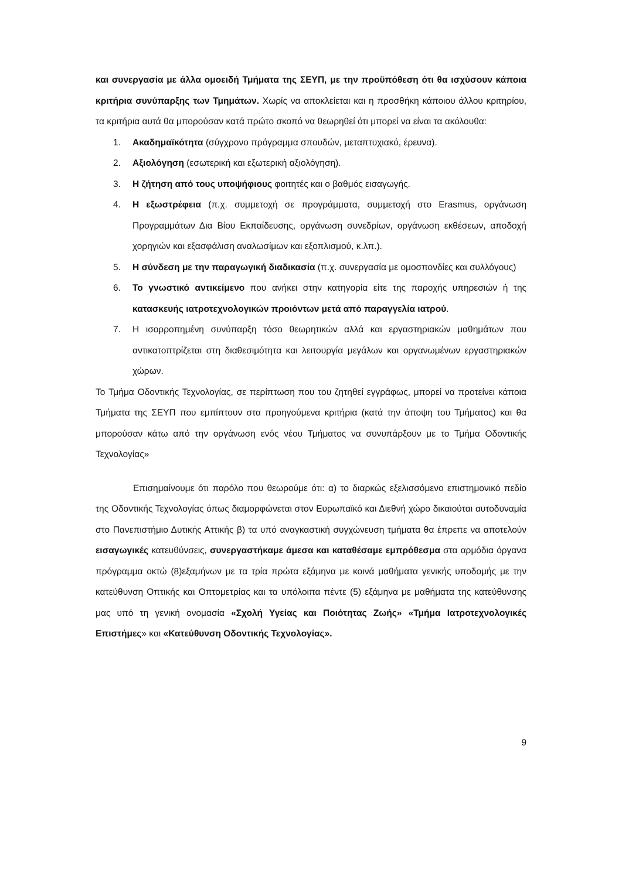και συνεργασία με άλλα ομοειδή Τμήματα της ΣΕΥΠ, με την προϋπόθεση ότι θα ισχύσουν κάποια κριτήρια συνύπαρξης των Τμημάτων. Χωρίς να αποκλείεται και η προσθήκη κάποιου άλλου κριτηρίου, τα κριτήρια αυτά θα μπορούσαν κατά πρώτο σκοπό να θεωρηθεί ότι μπορεί να είναι τα ακόλουθα:
1. Ακαδημαϊκότητα (σύγχρονο πρόγραμμα σπουδών, μεταπτυχιακό, έρευνα).
2. Αξιολόγηση (εσωτερική και εξωτερική αξιολόγηση).
3. Η ζήτηση από τους υποψήφιους φοιτητές και ο βαθμός εισαγωγής.
4. Η εξωστρέφεια (π.χ. συμμετοχή σε προγράμματα, συμμετοχή στο Erasmus, οργάνωση Προγραμμάτων Δια Βίου Εκπαίδευσης, οργάνωση συνεδρίων, οργάνωση εκθέσεων, αποδοχή χορηγιών και εξασφάλιση αναλωσίμων και εξοπλισμού, κ.λπ.).
5. Η σύνδεση με την παραγωγική διαδικασία (π.χ. συνεργασία με ομοσπονδίες και συλλόγους)
6. Το γνωστικό αντικείμενο που ανήκει στην κατηγορία είτε της παροχής υπηρεσιών ή της κατασκευής ιατροτεχνολογικών προιόντων μετά από παραγγελία ιατρού.
7. Η ισορροπημένη συνύπαρξη τόσο θεωρητικών αλλά και εργαστηριακών μαθημάτων που αντικατοπτρίζεται στη διαθεσιμότητα και λειτουργία μεγάλων και οργανωμένων εργαστηριακών χώρων.
Το Τμήμα Οδοντικής Τεχνολογίας, σε περίπτωση που του ζητηθεί εγγράφως, μπορεί να προτείνει κάποια Τμήματα της ΣΕΥΠ που εμπίπτουν στα προηγούμενα κριτήρια (κατά την άποψη του Τμήματος) και θα μπορούσαν κάτω από την οργάνωση ενός νέου Τμήματος να συνυπάρξουν με το Τμήμα Οδοντικής Τεχνολογίας»
Επισημαίνουμε ότι παρόλο που θεωρούμε ότι: α) το διαρκώς εξελισσόμενο επιστημονικό πεδίο της Οδοντικής Τεχνολογίας όπως διαμορφώνεται στον Ευρωπαϊκό και Διεθνή χώρο δικαιούται αυτοδυναμία στο Πανεπιστήμιο Δυτικής Αττικής β) τα υπό αναγκαστική συγχώνευση τμήματα θα έπρεπε να αποτελούν εισαγωγικές κατευθύνσεις, συνεργαστήκαμε άμεσα και καταθέσαμε εμπρόθεσμα στα αρμόδια όργανα πρόγραμμα οκτώ (8)εξαμήνων με τα τρία πρώτα εξάμηνα με κοινά μαθήματα γενικής υποδομής με την κατεύθυνση Οπτικής και Οπτομετρίας και τα υπόλοιπα πέντε (5) εξάμηνα με μαθήματα της κατεύθυνσης μας υπό τη γενική ονομασία «Σχολή Υγείας και Ποιότητας Ζωής» «Τμήμα Ιατροτεχνολογικές Επιστήμες» και «Κατεύθυνση Οδοντικής Τεχνολογίας».
9